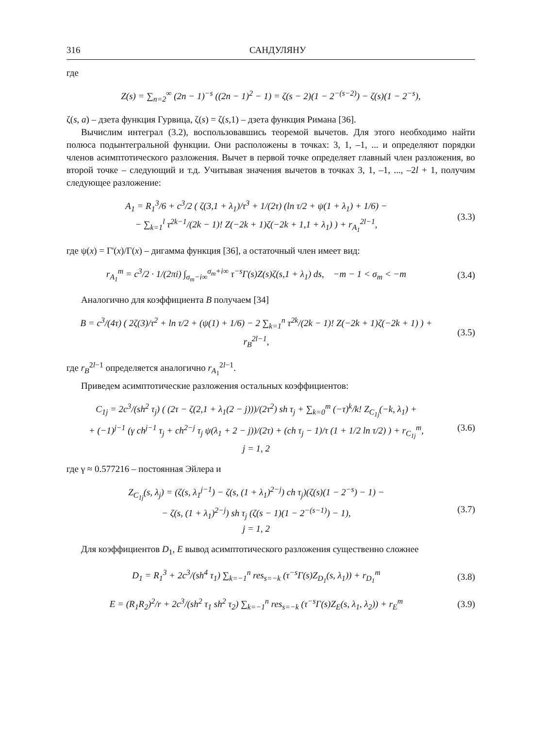316 САНДУЛЯНУ
где
Z(s) = ∑<sub>n=2</sub><sup>∞</sup> (2n − 1)<sup>−s</sup> ((2n − 1)<sup>2</sup> − 1) = ζ(s − 2)(1 − 2<sup>−(s−2)</sup>) − ζ(s)(1 − 2<sup>−s</sup>),
ζ(s, a) – дзета функция Гурвица, ζ(s) = ζ(s,1) – дзета функция Римана [36].
Вычислим интеграл (3.2), воспользовавшись теоремой вычетов. Для этого необходимо найти полюса подынтегральной функции. Они расположены в точках: 3, 1, –1, ... и определяют порядки членов асимптотического разложения. Вычет в первой точке определяет главный член разложения, во второй точке – следующий и т.д. Учитывая значения вычетов в точках 3, 1, –1, ..., –2l + 1, получим следующее разложение:
A<sub>1</sub> = R<sub>1</sub><sup>3</sup>/6 + c<sup>3</sup>/2 ( ζ(3,1 + λ<sub>1</sub>)/τ<sup>3</sup> + 1/(2τ) (ln τ/2 + ψ(1 + λ<sub>1</sub>) + 1/6) −
− ∑<sub>k=1</sub><sup>l</sup> τ<sup>2k−1</sup>/(2k − 1)! Z(−2k + 1)ζ(−2k + 1,1 + λ<sub>1</sub>) ) + r<sub>A<sub>1</sub></sub><sup>2l−1</sup>,
(3.3)
где ψ(x) = Γ'(x)/Γ(x) – дигамма функция [36], а остаточный член имеет вид:
r<sub>A<sub>1</sub></sub><sup>m</sup> = c<sup>3</sup>/2 · 1/(2πi) ∫<sub>σ<sub>m</sub>−i∞</sub><sup>σ<sub>m</sub>+i∞</sup> τ<sup>−s</sup>Γ(s)Z(s)ζ(s,1 + λ<sub>1</sub>) ds, −m − 1 < σ<sub>m</sub> < −m
(3.4)
Аналогично для коэффициента B получаем [34]
B = c<sup>3</sup>/(4τ) ( 2ζ(3)/τ<sup>2</sup> + ln τ/2 + (ψ(1) + 1/6) − 2 ∑<sub>k=1</sub><sup>n</sup> τ<sup>2k</sup>/(2k − 1)! Z(−2k + 1)ζ(−2k + 1) ) + r<sub>B</sub><sup>2l−1</sup>,
(3.5)
где r<sub>B</sub><sup>2l−1</sup> определяется аналогично r<sub>A<sub>1</sub></sub><sup>2l−1</sup>.
Приведем асимптотические разложения остальных коэффициентов:
C<sub>1j</sub> = 2c<sup>3</sup>/(sh<sup>2</sup> τ<sub>j</sub>) ( (2τ − ζ(2,1 + λ<sub>1</sub>(2 − j)))/(2τ<sup>2</sup>) sh τ<sub>j</sub> + ∑<sub>k=0</sub><sup>m</sup> (−τ)<sup>k</sup>/k! Z<sub>C<sub>1j</sub></sub>(−k, λ<sub>1</sub>) +
+ (−1)<sup>j−1</sup> (γ ch<sup>j−1</sup> τ<sub>j</sub> + ch<sup>2−j</sup> τ<sub>j</sub> ψ(λ<sub>1</sub> + 2 − j))/(2τ) + (ch τ<sub>j</sub> − 1)/τ (1 + 1/2 ln τ/2) ) + r<sub>C<sub>1j</sub></sub><sup>m</sup>,
j = 1, 2
(3.6)
где γ ≈ 0.577216 – постоянная Эйлера и
Z<sub>C<sub>1j</sub></sub>(s, λ<sub>j</sub>) = (ζ(s, λ<sub>1</sub><sup>j−1</sup>) − ζ(s, (1 + λ<sub>1</sub>)<sup>2−j</sup>) ch τ<sub>j</sub>)(ζ(s)(1 − 2<sup>−s</sup>) − 1) −
− ζ(s, (1 + λ<sub>1</sub>)<sup>2−j</sup>) sh τ<sub>j</sub> (ζ(s − 1)(1 − 2<sup>−(s−1)</sup>) − 1),
j = 1, 2
(3.7)
Для коэффициентов D<sub>1</sub>, E вывод асимптотического разложения существенно сложнее
D<sub>1</sub> = R<sub>1</sub><sup>3</sup> + 2c<sup>3</sup>/(sh<sup>4</sup> τ<sub>1</sub>) ∑<sub>k=−1</sub><sup>n</sup> res<sub>s=−k</sub> (τ<sup>−s</sup>Γ(s)Z<sub>D<sub>1</sub></sub>(s, λ<sub>1</sub>)) + r<sub>D<sub>1</sub></sub><sup>m</sup>
(3.8)
E = (R<sub>1</sub>R<sub>2</sub>)<sup>2</sup>/r + 2c<sup>3</sup>/(sh<sup>2</sup> τ<sub>1</sub> sh<sup>2</sup> τ<sub>2</sub>) ∑<sub>k=−1</sub><sup>n</sup> res<sub>s=−k</sub> (τ<sup>−s</sup>Γ(s)Z<sub>E</sub>(s, λ<sub>1</sub>, λ<sub>2</sub>)) + r<sub>E</sub><sup>m</sup>
(3.9)